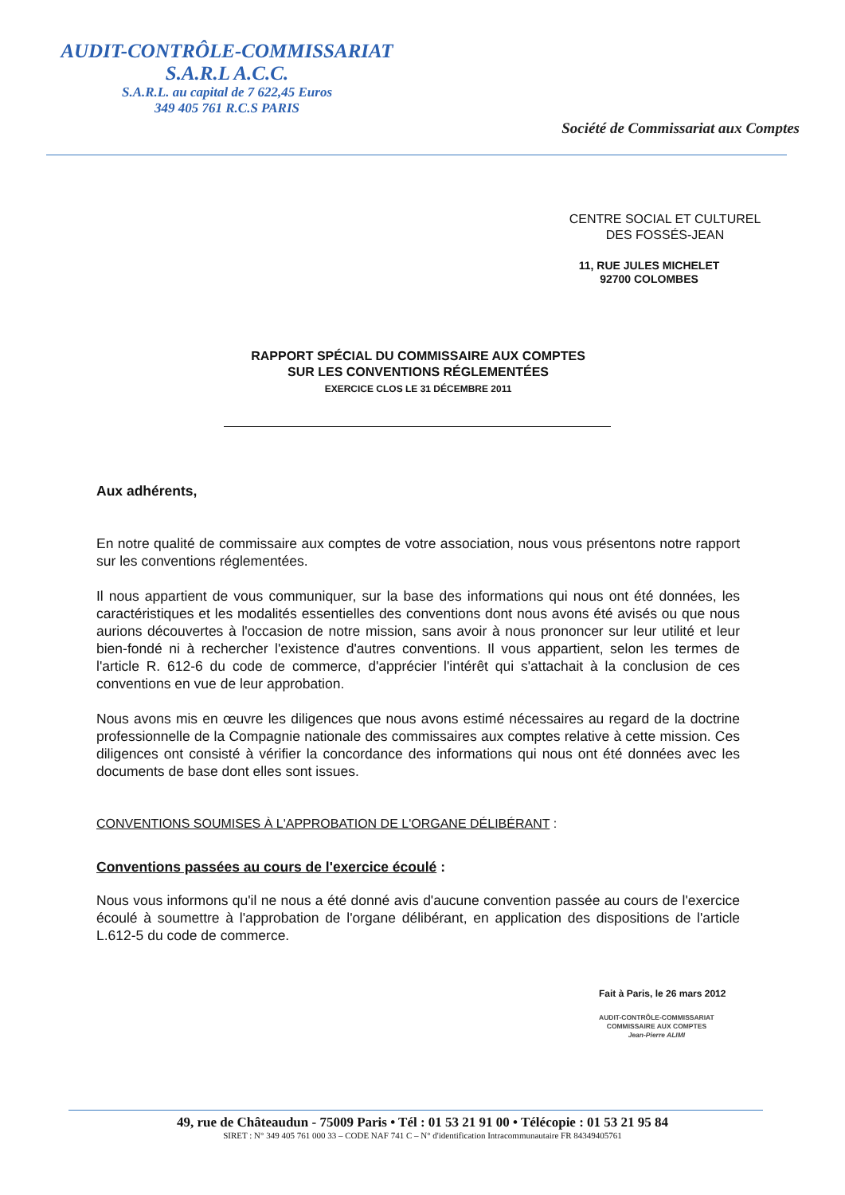AUDIT-CONTRÔLE-COMMISSARIAT
S.A.R.L A.C.C.
S.A.R.L. au capital de 7 622,45 Euros
349 405 761 R.C.S PARIS
Société de Commissariat aux Comptes
CENTRE SOCIAL ET CULTUREL
DES FOSSÉS-JEAN
11, RUE JULES MICHELET
92700 COLOMBES
RAPPORT SPÉCIAL DU COMMISSAIRE AUX COMPTES
SUR LES CONVENTIONS RÉGLEMENTÉES
EXERCICE CLOS LE 31 DÉCEMBRE 2011
Aux adhérents,
En notre qualité de commissaire aux comptes de votre association, nous vous présentons notre rapport sur les conventions réglementées.
Il nous appartient de vous communiquer, sur la base des informations qui nous ont été données, les caractéristiques et les modalités essentielles des conventions dont nous avons été avisés ou que nous aurions découvertes à l'occasion de notre mission, sans avoir à nous prononcer sur leur utilité et leur bien-fondé ni à rechercher l'existence d'autres conventions. Il vous appartient, selon les termes de l'article R. 612-6 du code de commerce, d'apprécier l'intérêt qui s'attachait à la conclusion de ces conventions en vue de leur approbation.
Nous avons mis en œuvre les diligences que nous avons estimé nécessaires au regard de la doctrine professionnelle de la Compagnie nationale des commissaires aux comptes relative à cette mission. Ces diligences ont consisté à vérifier la concordance des informations qui nous ont été données avec les documents de base dont elles sont issues.
CONVENTIONS SOUMISES À L'APPROBATION DE L'ORGANE DÉLIBÉRANT :
Conventions passées au cours de l'exercice écoulé :
Nous vous informons qu'il ne nous a été donné avis d'aucune convention passée au cours de l'exercice écoulé à soumettre à l'approbation de l'organe délibérant, en application des dispositions de l'article L.612-5 du code de commerce.
Fait à Paris, le 26 mars 2012
AUDIT-CONTRÔLE-COMMISSARIAT
COMMISSAIRE AUX COMPTES
Jean-Pierre ALIMI
49, rue de Châteaudun - 75009 Paris • Tél : 01 53 21 91 00 • Télécopie : 01 53 21 95 84
SIRET : N° 349 405 761 000 33 – CODE NAF 741 C – N° d'identification Intracommunautaire FR 84349405761